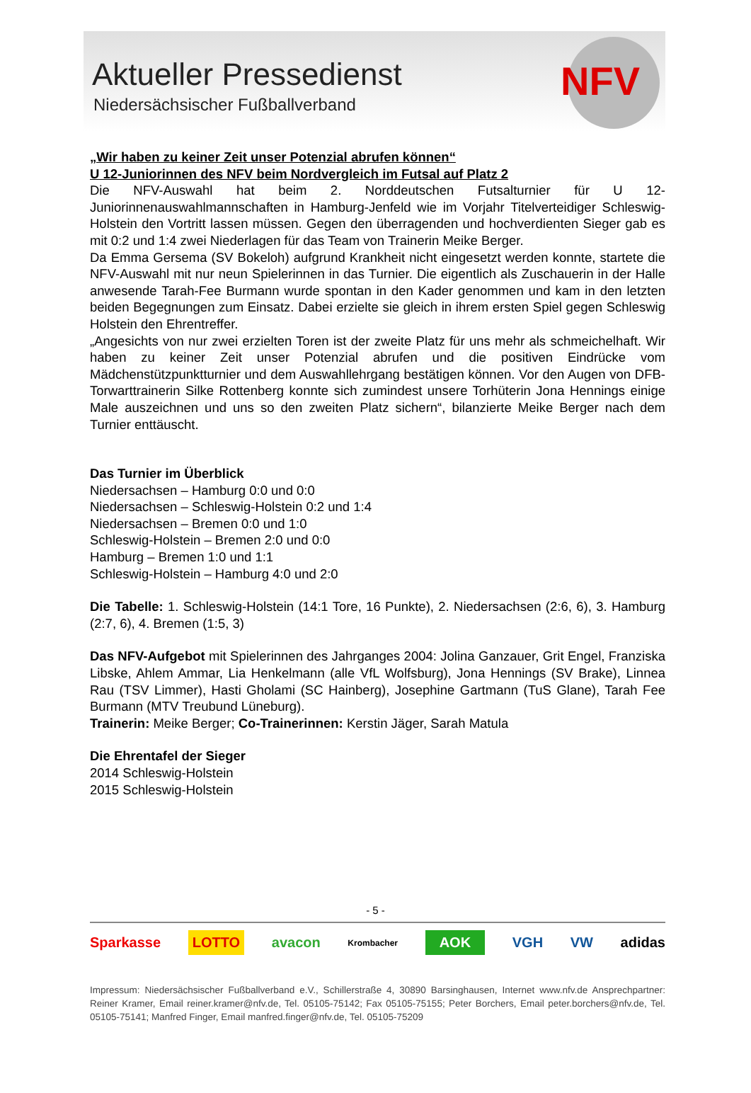Aktueller Pressedienst
Niedersächsischer Fußballverband
NFV
„Wir haben zu keiner Zeit unser Potenzial abrufen können“
U 12-Juniorinnen des NFV beim Nordvergleich im Futsal auf Platz 2
Die NFV-Auswahl hat beim 2. Norddeutschen Futsalturnier für U 12-Juniorinnenauswahlmannschaften in Hamburg-Jenfeld wie im Vorjahr Titelverteidiger Schleswig-Holstein den Vortritt lassen müssen. Gegen den überragenden und hochverdienten Sieger gab es mit 0:2 und 1:4 zwei Niederlagen für das Team von Trainerin Meike Berger.
Da Emma Gersema (SV Bokeloh) aufgrund Krankheit nicht eingesetzt werden konnte, startete die NFV-Auswahl mit nur neun Spielerinnen in das Turnier. Die eigentlich als Zuschauerin in der Halle anwesende Tarah-Fee Burmann wurde spontan in den Kader genommen und kam in den letzten beiden Begegnungen zum Einsatz. Dabei erzielte sie gleich in ihrem ersten Spiel gegen Schleswig Holstein den Ehrentreffer.
„Angesichts von nur zwei erzielten Toren ist der zweite Platz für uns mehr als schmeichelhaft. Wir haben zu keiner Zeit unser Potenzial abrufen und die positiven Eindrücke vom Mädchenstützpunktturnier und dem Auswahllehrgang bestätigen können. Vor den Augen von DFB-Torwarttrainerin Silke Rottenberg konnte sich zumindest unsere Torhüterin Jona Hennings einige Male auszeichnen und uns so den zweiten Platz sichern“, bilanzierte Meike Berger nach dem Turnier enttäuscht.
Das Turnier im Überblick
Niedersachsen – Hamburg 0:0 und 0:0
Niedersachsen – Schleswig-Holstein 0:2 und 1:4
Niedersachsen – Bremen 0:0 und 1:0
Schleswig-Holstein – Bremen 2:0 und 0:0
Hamburg – Bremen 1:0 und 1:1
Schleswig-Holstein – Hamburg 4:0 und 2:0
Die Tabelle: 1. Schleswig-Holstein (14:1 Tore, 16 Punkte), 2. Niedersachsen (2:6, 6), 3. Hamburg (2:7, 6), 4. Bremen (1:5, 3)
Das NFV-Aufgebot mit Spielerinnen des Jahrganges 2004: Jolina Ganzauer, Grit Engel, Franziska Libske, Ahlem Ammar, Lia Henkelmann (alle VfL Wolfsburg), Jona Hennings (SV Brake), Linnea Rau (TSV Limmer), Hasti Gholami (SC Hainberg), Josephine Gartmann (TuS Glane), Tarah Fee Burmann (MTV Treubund Lüneburg).
Trainerin: Meike Berger; Co-Trainerinnen: Kerstin Jäger, Sarah Matula
Die Ehrentafel der Sieger
2014 Schleswig-Holstein
2015 Schleswig-Holstein
- 5 -
Sparkasse LOTTO avacon Krombacher AOK VGH VW adidas
Impressum: Niedersächsischer Fußballverband e.V., Schillerstraße 4, 30890 Barsinghausen, Internet www.nfv.de Ansprechpartner: Reiner Kramer, Email reiner.kramer@nfv.de, Tel. 05105-75142; Fax 05105-75155; Peter Borchers, Email peter.borchers@nfv.de, Tel. 05105-75141; Manfred Finger, Email manfred.finger@nfv.de, Tel. 05105-75209